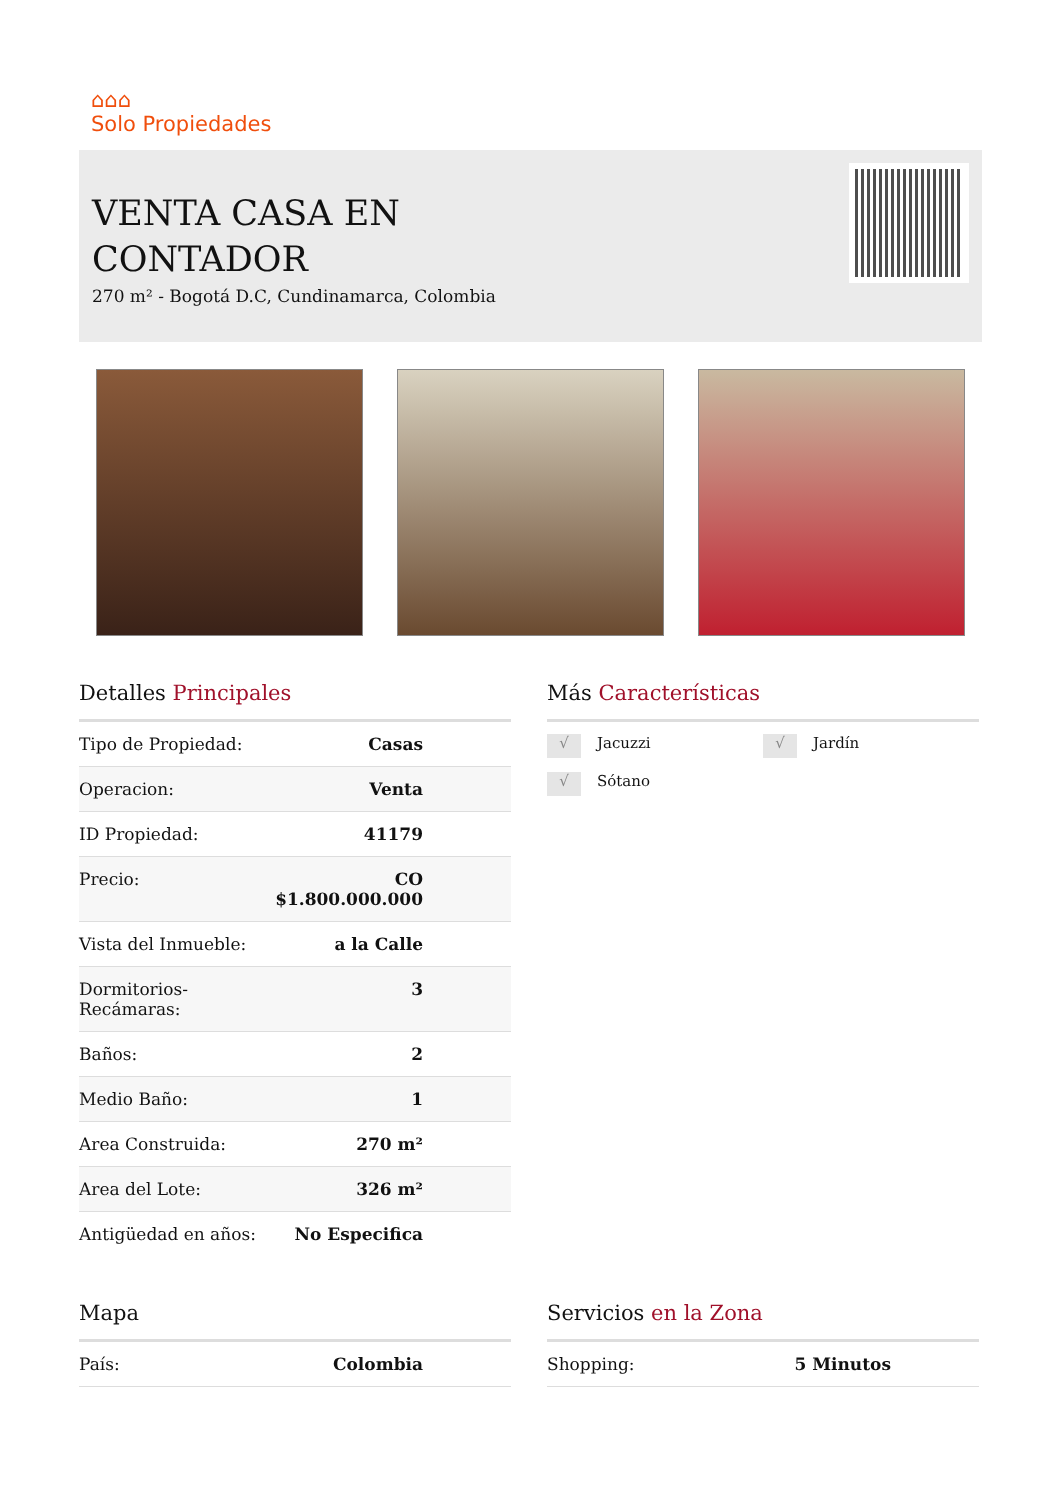⌂⌂⌂
Solo Propiedades
VENTA CASA EN CONTADOR
270 m² - Bogotá D.C, Cundinamarca, Colombia
Detalles Principales
| Tipo de Propiedad: | Casas |
| Operacion: | Venta |
| ID Propiedad: | 41179 |
| Precio: | CO $1.800.000.000 |
| Vista del Inmueble: | a la Calle |
| Dormitorios-Recámaras: | 3 |
| Baños: | 2 |
| Medio Baño: | 1 |
| Area Construida: | 270 m² |
| Area del Lote: | 326 m² |
| Antigüedad en años: | No Especifica |
Más Características
√ Jacuzzi
√ Jardín
√ Sótano
Mapa
| País: | Colombia |
Servicios en la Zona
| Shopping: | 5 Minutos |